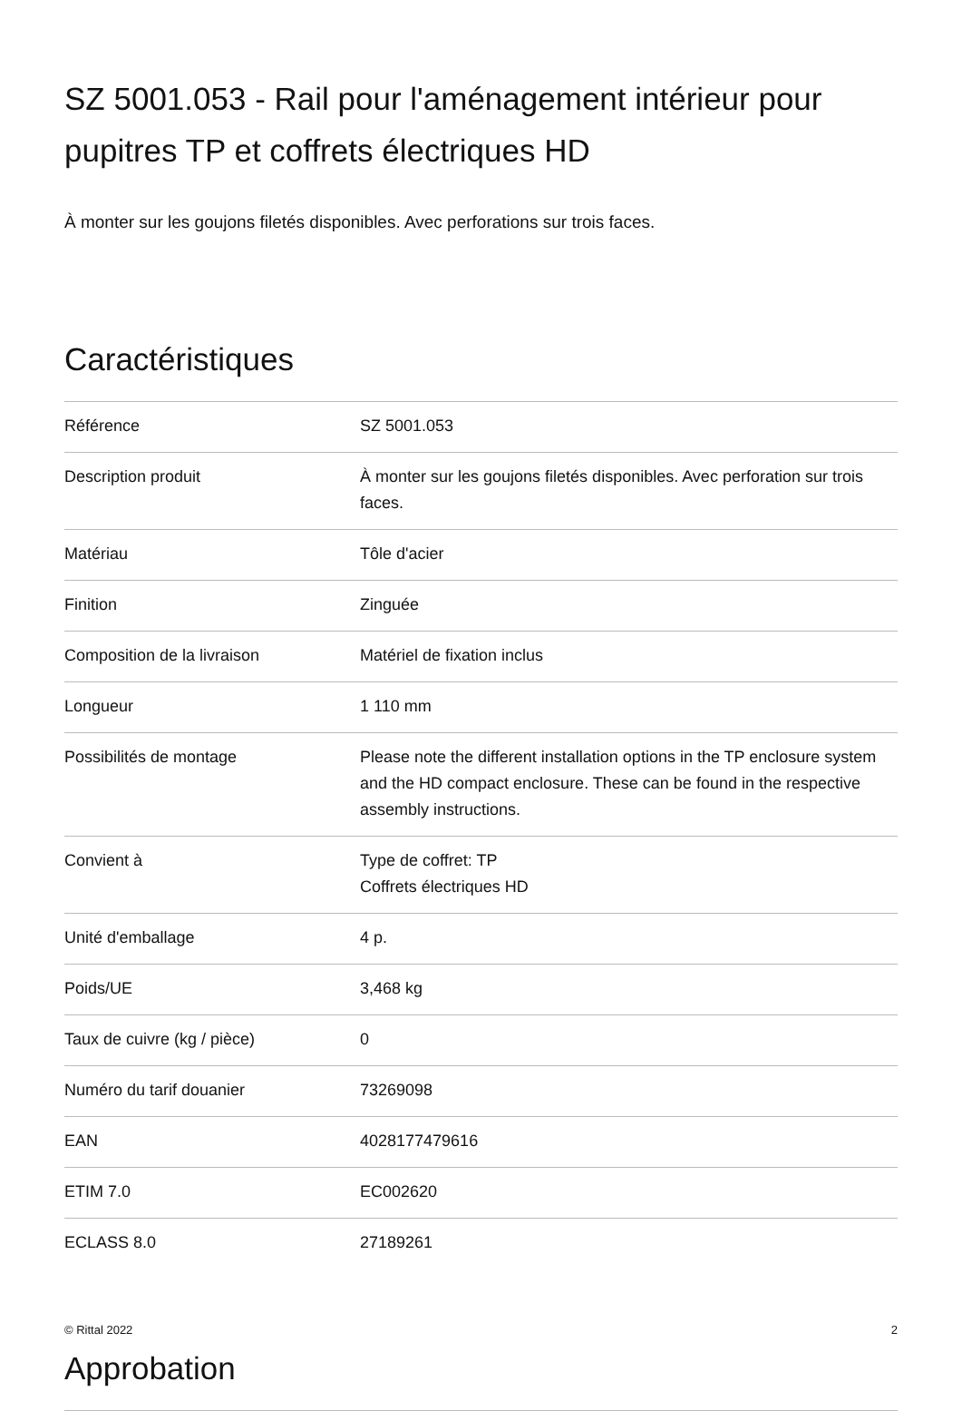SZ 5001.053 - Rail pour l'aménagement intérieur pour pupitres TP et coffrets électriques HD
À monter sur les goujons filetés disponibles. Avec perforations sur trois faces.
Caractéristiques
| Référence | SZ 5001.053 |
| Description produit | À monter sur les goujons filetés disponibles. Avec perforation sur trois faces. |
| Matériau | Tôle d'acier |
| Finition | Zinguée |
| Composition de la livraison | Matériel de fixation inclus |
| Longueur | 1 110 mm |
| Possibilités de montage | Please note the different installation options in the TP enclosure system and the HD compact enclosure. These can be found in the respective assembly instructions. |
| Convient à | Type de coffret: TP Coffrets électriques HD |
| Unité d'emballage | 4 p. |
| Poids/UE | 3,468 kg |
| Taux de cuivre (kg / pièce) | 0 |
| Numéro du tarif douanier | 73269098 |
| EAN | 4028177479616 |
| ETIM 7.0 | EC002620 |
| ECLASS 8.0 | 27189261 |
Approbation
© Rittal 2022 2